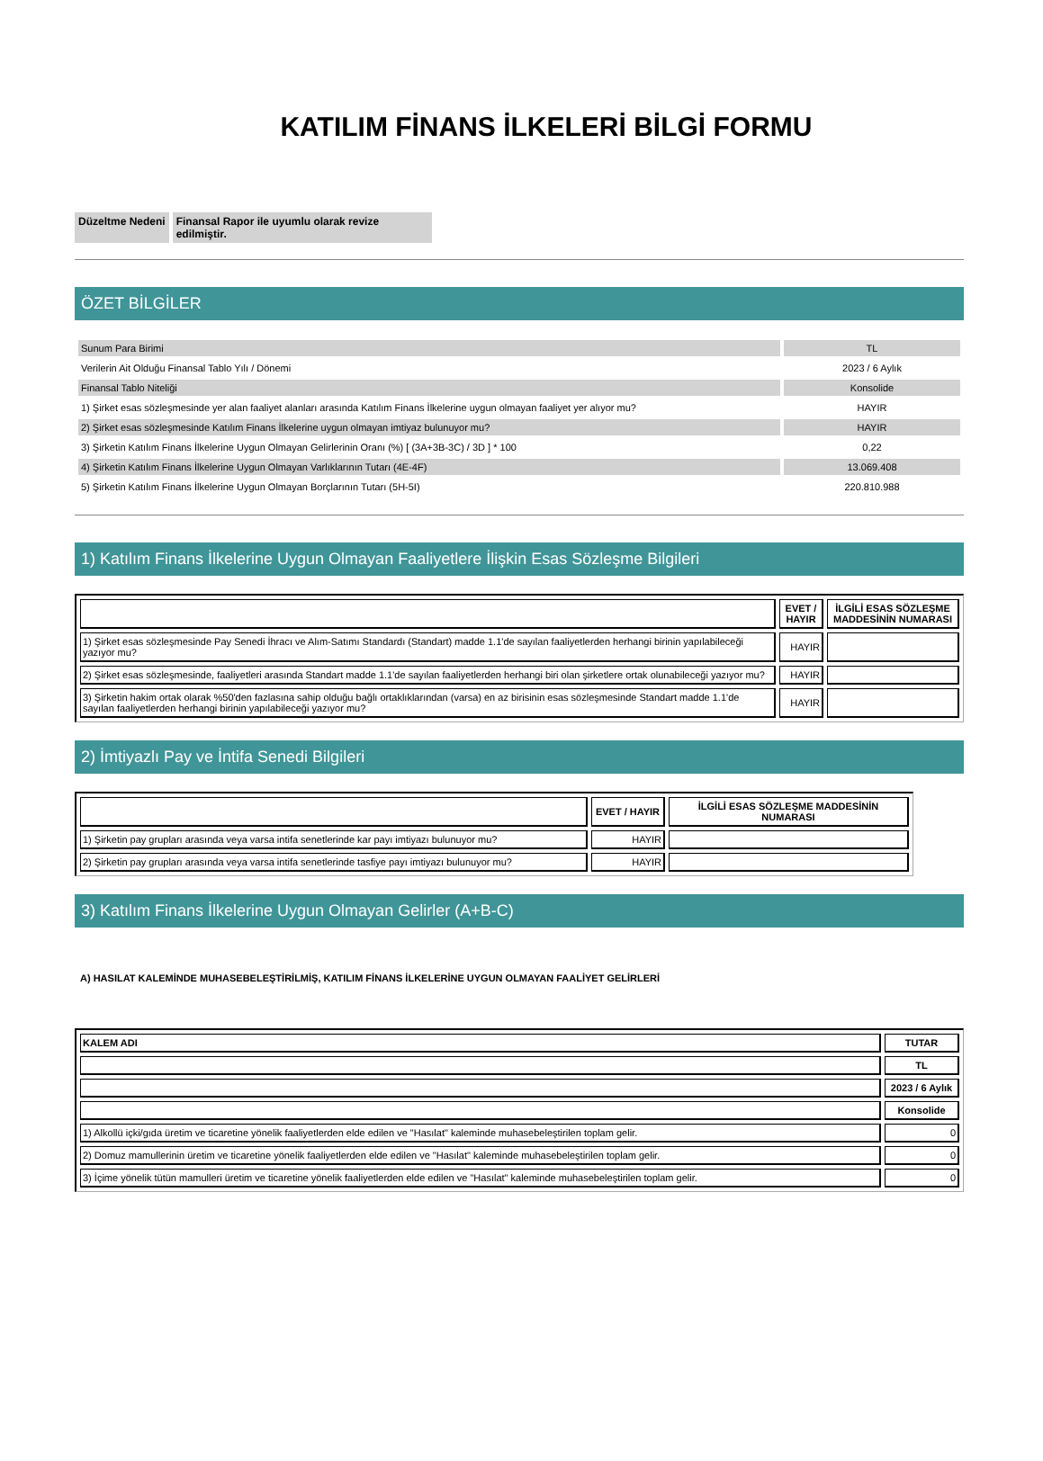KATILIM FİNANS İLKELERİ BİLGİ FORMU
Düzeltme Nedeni Finansal Rapor ile uyumlu olarak revize edilmiştir.
ÖZET BİLGİLER
| Sunum Para Birimi | TL |
| Verilerin Ait Olduğu Finansal Tablo Yılı / Dönemi | 2023 / 6 Aylık |
| Finansal Tablo Niteliği | Konsolide |
| 1) Şirket esas sözleşmesinde yer alan faaliyet alanları arasında Katılım Finans İlkelerine uygun olmayan faaliyet yer alıyor mu? | HAYIR |
| 2) Şirket esas sözleşmesinde Katılım Finans İlkelerine uygun olmayan imtiyaz bulunuyor mu? | HAYIR |
| 3) Şirketin Katılım Finans İlkelerine Uygun Olmayan Gelirlerinin Oranı (%) [ (3A+3B-3C) / 3D ] * 100 | 0,22 |
| 4) Şirketin Katılım Finans İlkelerine Uygun Olmayan Varlıklarının Tutarı (4E-4F) | 13.069.408 |
| 5) Şirketin Katılım Finans İlkelerine Uygun Olmayan Borçlarının Tutarı (5H-5I) | 220.810.988 |
1) Katılım Finans İlkelerine Uygun Olmayan Faaliyetlere İlişkin Esas Sözleşme Bilgileri
| | EVET / HAYIR | İLGİLİ ESAS SÖZLEŞME MADDESİNİN NUMARASI |
| --- | --- | --- |
| 1) Şirket esas sözleşmesinde Pay Senedi İhracı ve Alım-Satımı Standardı (Standart) madde 1.1'de sayılan faaliyetlerden herhangi birinin yapılabileceği yazıyor mu? | HAYIR | |
| 2) Şirket esas sözleşmesinde, faaliyetleri arasında Standart madde 1.1'de sayılan faaliyetlerden herhangi biri olan şirketlere ortak olunabileceği yazıyor mu? | HAYIR | |
| 3) Şirketin hakim ortak olarak %50'den fazlasına sahip olduğu bağlı ortaklıklarından (varsa) en az birisinin esas sözleşmesinde Standart madde 1.1'de sayılan faaliyetlerden herhangi birinin yapılabileceği yazıyor mu? | HAYIR | |
2) İmtiyazlı Pay ve İntifa Senedi Bilgileri
| | EVET / HAYIR | İLGİLİ ESAS SÖZLEŞME MADDESİNİN NUMARASI |
| --- | --- | --- |
| 1) Şirketin pay grupları arasında veya varsa intifa senetlerinde kar payı imtiyazı bulunuyor mu? | HAYIR | |
| 2) Şirketin pay grupları arasında veya varsa intifa senetlerinde tasfiye payı imtiyazı bulunuyor mu? | HAYIR | |
3) Katılım Finans İlkelerine Uygun Olmayan Gelirler (A+B-C)
A) HASILAT KALEMİNDE MUHASEBELEŞTİRİLMİŞ, KATILIM FİNANS İLKELERİNE UYGUN OLMAYAN FAALİYET GELİRLERİ
| KALEM ADI | TUTAR |
| --- | --- |
| | TL |
| | 2023 / 6 Aylık |
| | Konsolide |
| 1) Alkollü içki/gıda üretim ve ticaretine yönelik faaliyetlerden elde edilen ve "Hasılat" kaleminde muhasebeleştirilen toplam gelir. | 0 |
| 2) Domuz mamullerinin üretim ve ticaretine yönelik faaliyetlerden elde edilen ve "Hasılat" kaleminde muhasebeleştirilen toplam gelir. | 0 |
| 3) İçime yönelik tütün mamulleri üretim ve ticaretine yönelik faaliyetlerden elde edilen ve "Hasılat" kaleminde muhasebeleştirilen toplam gelir. | 0 |